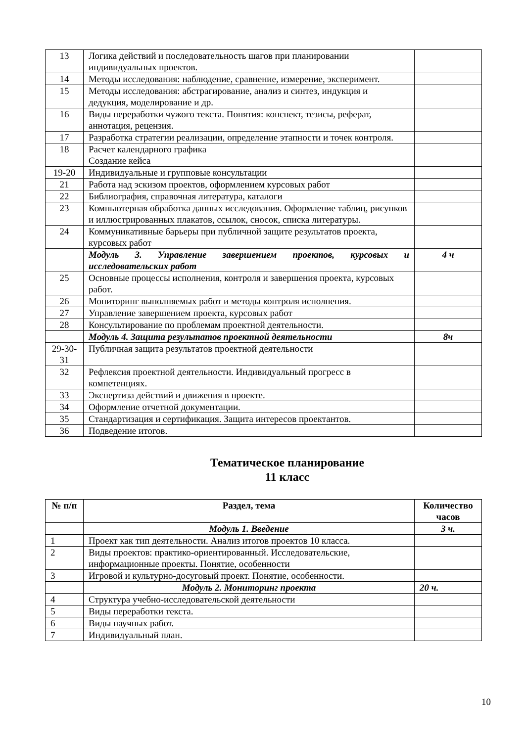| 13 | Логика действий и последовательность шагов при планировании индивидуальных проектов. | |
| 14 | Методы исследования: наблюдение, сравнение, измерение, эксперимент. | |
| 15 | Методы исследования: абстрагирование, анализ и синтез, индукция и дедукция, моделирование и др. | |
| 16 | Виды переработки чужого текста. Понятия: конспект, тезисы, реферат, аннотация, рецензия. | |
| 17 | Разработка стратегии реализации, определение этапности и точек контроля. | |
| 18 | Расчет календарного графика Создание кейса | |
| 19-20 | Индивидуальные и групповые консультации | |
| 21 | Работа над эскизом проектов, оформлением курсовых работ | |
| 22 | Библиография, справочная литература, каталоги | |
| 23 | Компьютерная обработка данных исследования. Оформление таблиц, рисунков и иллюстрированных плакатов, ссылок, сносок, списка литературы. | |
| 24 | Коммуникативные барьеры при публичной защите результатов проекта, курсовых работ | |
| | Модуль 3. Управление завершением проектов, курсовых и исследовательских работ | 4 ч |
| 25 | Основные процессы исполнения, контроля и завершения проекта, курсовых работ. | |
| 26 | Мониторинг выполняемых работ и методы контроля исполнения. | |
| 27 | Управление завершением проекта, курсовых работ | |
| 28 | Консультирование по проблемам проектной деятельности. | |
| | Модуль 4. Защита результатов проектной деятельности | 8ч |
| 29-30-31 | Публичная защита результатов проектной деятельности | |
| 32 | Рефлексия проектной деятельности. Индивидуальный прогресс в компетенциях. | |
| 33 | Экспертиза действий и движения в проекте. | |
| 34 | Оформление отчетной документации. | |
| 35 | Стандартизация и сертификация. Защита интересов проектантов. | |
| 36 | Подведение итогов. | |
Тематическое планирование
11 класс
| № п/п | Раздел, тема | Количество часов |
| --- | --- | --- |
| | Модуль 1. Введение | 3 ч. |
| 1 | Проект как тип деятельности. Анализ итогов проектов 10 класса. | |
| 2 | Виды проектов: практико-ориентированный. Исследовательские, информационные проекты. Понятие, особенности | |
| 3 | Игровой и культурно-досуговый проект. Понятие, особенности. | |
| | Модуль 2. Мониторинг проекта | 20 ч. |
| 4 | Структура учебно-исследовательской деятельности | |
| 5 | Виды переработки текста. | |
| 6 | Виды научных работ. | |
| 7 | Индивидуальный план. | |
10